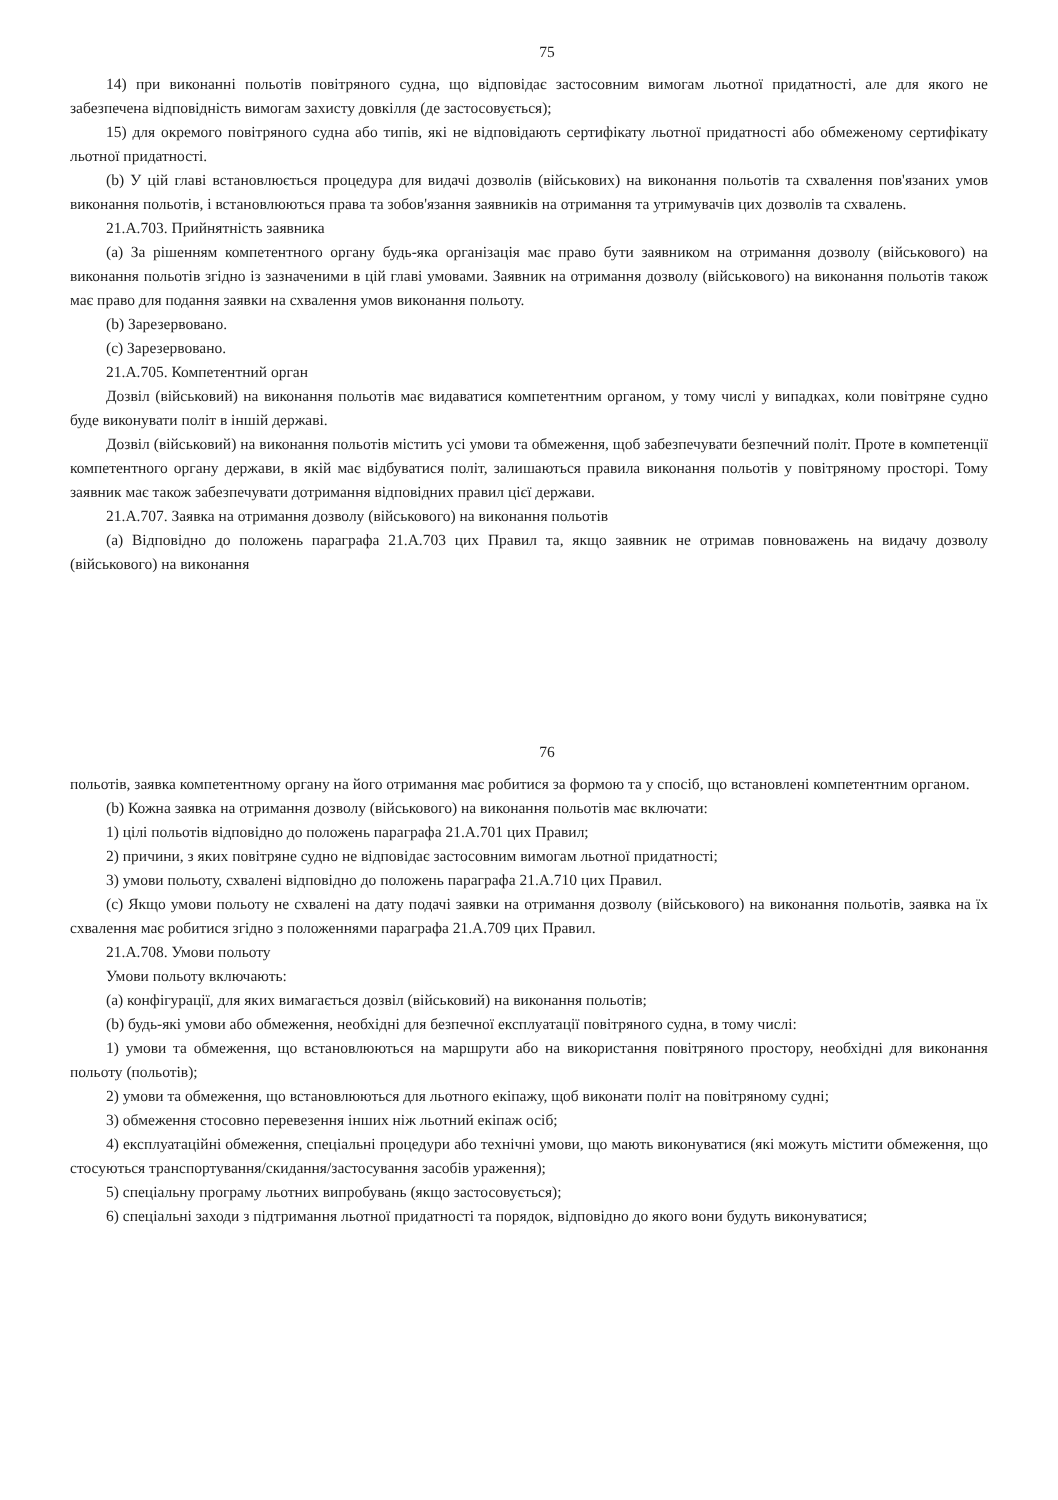75
14) при виконанні польотів повітряного судна, що відповідає застосовним вимогам льотної придатності, але для якого не забезпечена відповідність вимогам захисту довкілля (де застосовується);
15) для окремого повітряного судна або типів, які не відповідають сертифікату льотної придатності або обмеженому сертифікату льотної придатності.
(b) У цій главі встановлюється процедура для видачі дозволів (військових) на виконання польотів та схвалення пов'язаних умов виконання польотів, і встановлюються права та зобов'язання заявників на отримання та утримувачів цих дозволів та схвалень.
21.A.703. Прийнятність заявника
(a) За рішенням компетентного органу будь-яка організація має право бути заявником на отримання дозволу (військового) на виконання польотів згідно із зазначеними в цій главі умовами. Заявник на отримання дозволу (військового) на виконання польотів також має право для подання заявки на схвалення умов виконання польоту.
(b) Зарезервовано.
(c) Зарезервовано.
21.A.705. Компетентний орган
Дозвіл (військовий) на виконання польотів має видаватися компетентним органом, у тому числі у випадках, коли повітряне судно буде виконувати політ в іншій державі.
Дозвіл (військовий) на виконання польотів містить усі умови та обмеження, щоб забезпечувати безпечний політ. Проте в компетенції компетентного органу держави, в якій має відбуватися політ, залишаються правила виконання польотів у повітряному просторі. Тому заявник має також забезпечувати дотримання відповідних правил цієї держави.
21.A.707. Заявка на отримання дозволу (військового) на виконання польотів
(a) Відповідно до положень параграфа 21.A.703 цих Правил та, якщо заявник не отримав повноважень на видачу дозволу (військового) на виконання
76
польотів, заявка компетентному органу на його отримання має робитися за формою та у спосіб, що встановлені компетентним органом.
(b) Кожна заявка на отримання дозволу (військового) на виконання польотів має включати:
1) цілі польотів відповідно до положень параграфа 21.A.701 цих Правил;
2) причини, з яких повітряне судно не відповідає застосовним вимогам льотної придатності;
3) умови польоту, схвалені відповідно до положень параграфа 21.A.710 цих Правил.
(c) Якщо умови польоту не схвалені на дату подачі заявки на отримання дозволу (військового) на виконання польотів, заявка на їх схвалення має робитися згідно з положеннями параграфа 21.A.709 цих Правил.
21.A.708. Умови польоту
Умови польоту включають:
(a) конфігурації, для яких вимагається дозвіл (військовий) на виконання польотів;
(b) будь-які умови або обмеження, необхідні для безпечної експлуатації повітряного судна, в тому числі:
1) умови та обмеження, що встановлюються на маршрути або на використання повітряного простору, необхідні для виконання польоту (польотів);
2) умови та обмеження, що встановлюються для льотного екіпажу, щоб виконати політ на повітряному судні;
3) обмеження стосовно перевезення інших ніж льотний екіпаж осіб;
4) експлуатаційні обмеження, спеціальні процедури або технічні умови, що мають виконуватися (які можуть містити обмеження, що стосуються транспортування/скидання/застосування засобів ураження);
5) спеціальну програму льотних випробувань (якщо застосовується);
6) спеціальні заходи з підтримання льотної придатності та порядок, відповідно до якого вони будуть виконуватися;